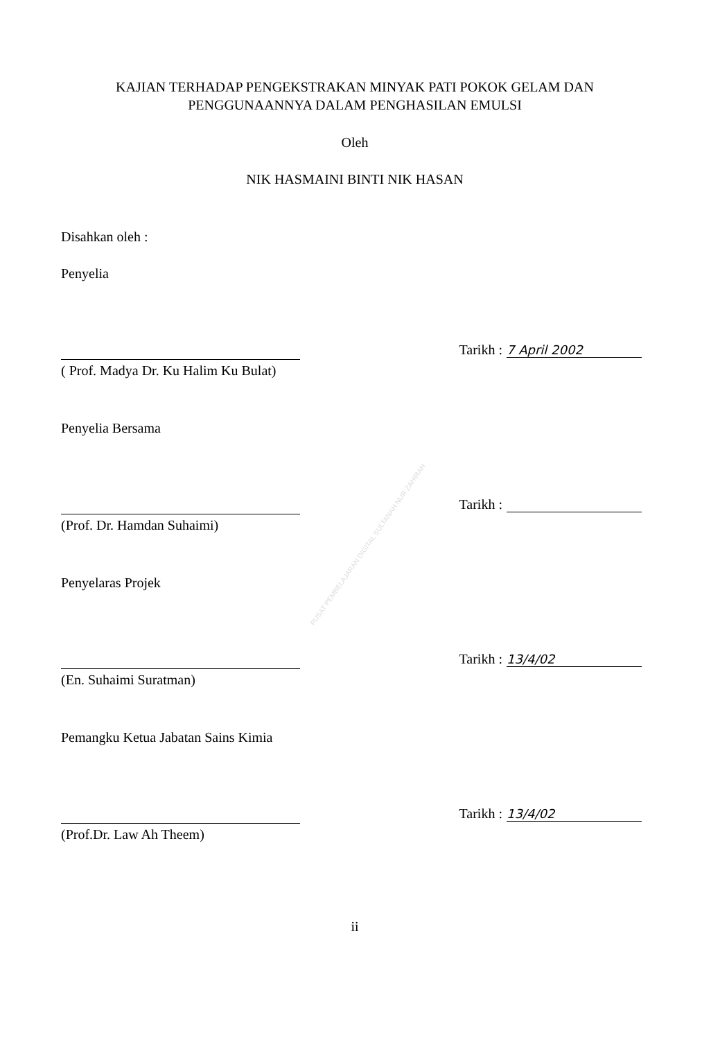KAJIAN TERHADAP PENGEKSTRAKAN MINYAK PATI POKOK GELAM DAN
PENGGUNAANNYA DALAM PENGHASILAN EMULSI
Oleh
NIK HASMAINI BINTI NIK HASAN
Disahkan oleh :
Penyelia
( Prof. Madya Dr. Ku Halim Ku Bulat)
Tarikh : 7 April 2002
Penyelia Bersama
(Prof. Dr. Hamdan Suhaimi)
Tarikh :
Penyelaras Projek
(En. Suhaimi Suratman)
Tarikh : 13/4/02
Pemangku Ketua Jabatan Sains Kimia
(Prof.Dr. Law Ah Theem)
Tarikh : 13/4/02
ii
PUSAT PEMBELAJARAN DIGITAL SULTANAH NUR ZAHIRAH